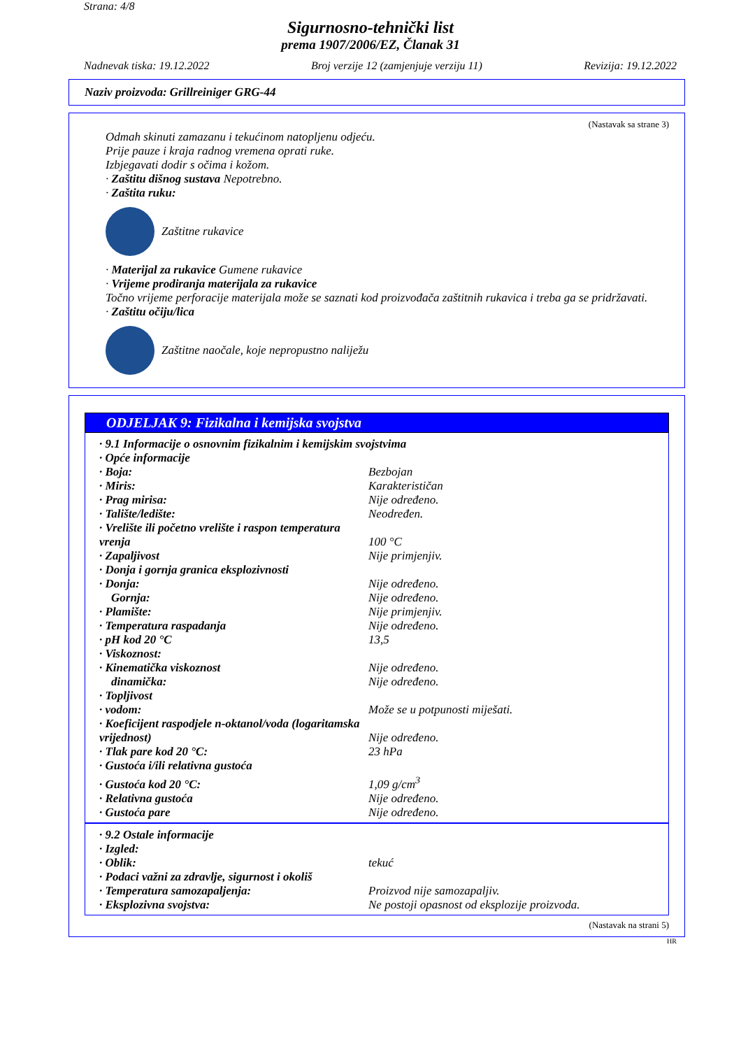Strana: 4/8
Sigurnosno-tehnički list
prema 1907/2006/EZ, Članak 31
Nadnevak tiska: 19.12.2022 Broj verzije 12 (zamjenjuje verziju 11) Revizija: 19.12.2022
Naziv proizvoda: Grillreiniger GRG-44
(Nastavak sa strane 3)
Odmah skinuti zamazanu i tekućinom natopljenu odjeću.
Prije pauze i kraja radnog vremena oprati ruke.
Izbjegavati dodir s očima i kožom.
· Zaštitu dišnog sustava Nepotrebno.
· Zaštita ruku:
Zaštitne rukavice
· Materijal za rukavice Gumene rukavice
· Vrijeme prodiranja materijala za rukavice
Točno vrijeme perforacije materijala može se saznati kod proizvođača zaštitnih rukavica i treba ga se pridržavati.
· Zaštitu očiju/lica
Zaštitne naočale, koje nepropustno naliježu
ODJELJAK 9: Fizikalna i kemijska svojstva
| · 9.1 Informacije o osnovnim fizikalnim i kemijskim svojstvima | |
| · Opće informacije | |
| · Boja: | Bezbojan |
| · Miris: | Karakterističan |
| · Prag mirisa: | Nije određeno. |
| · Talište/ledište: | Neodređen. |
| · Vrelište ili početno vrelište i raspon temperatura vrenja | 100 °C |
| · Zapaljivost | Nije primjenjiv. |
| · Donja i gornja granica eksplozivnosti | |
| · Donja: | Nije određeno. |
| Gornja: | Nije određeno. |
| · Plamište: | Nije primjenjiv. |
| · Temperatura raspadanja | Nije određeno. |
| · pH kod 20 °C | 13,5 |
| · Viskoznost: | |
| · Kinematička viskoznost | Nije određeno. |
| dinamička: | Nije određeno. |
| · Topljivost | |
| · vodom: | Može se u potpunosti miješati. |
| · Koeficijent raspodjele n-oktanol/voda (logaritamska vrijednost) | Nije određeno. |
| · Tlak pare kod 20 °C: | 23 hPa |
| · Gustoća i/ili relativna gustoća | |
| · Gustoća kod 20 °C: | 1,09 g/cm<sup>3</sup> |
| · Relativna gustoća | Nije određeno. |
| · Gustoća pare | Nije određeno. |
| · 9.2 Ostale informacije | |
| · Izgled: | |
| · Oblik: | tekuć |
| · Podaci važni za zdravlje, sigurnost i okoliš | |
| · Temperatura samozapaljenja: | Proizvod nije samozapaljiv. |
| · Eksplozivna svojstva: | Ne postoji opasnost od eksplozije proizvoda. |
(Nastavak na strani 5)
HR